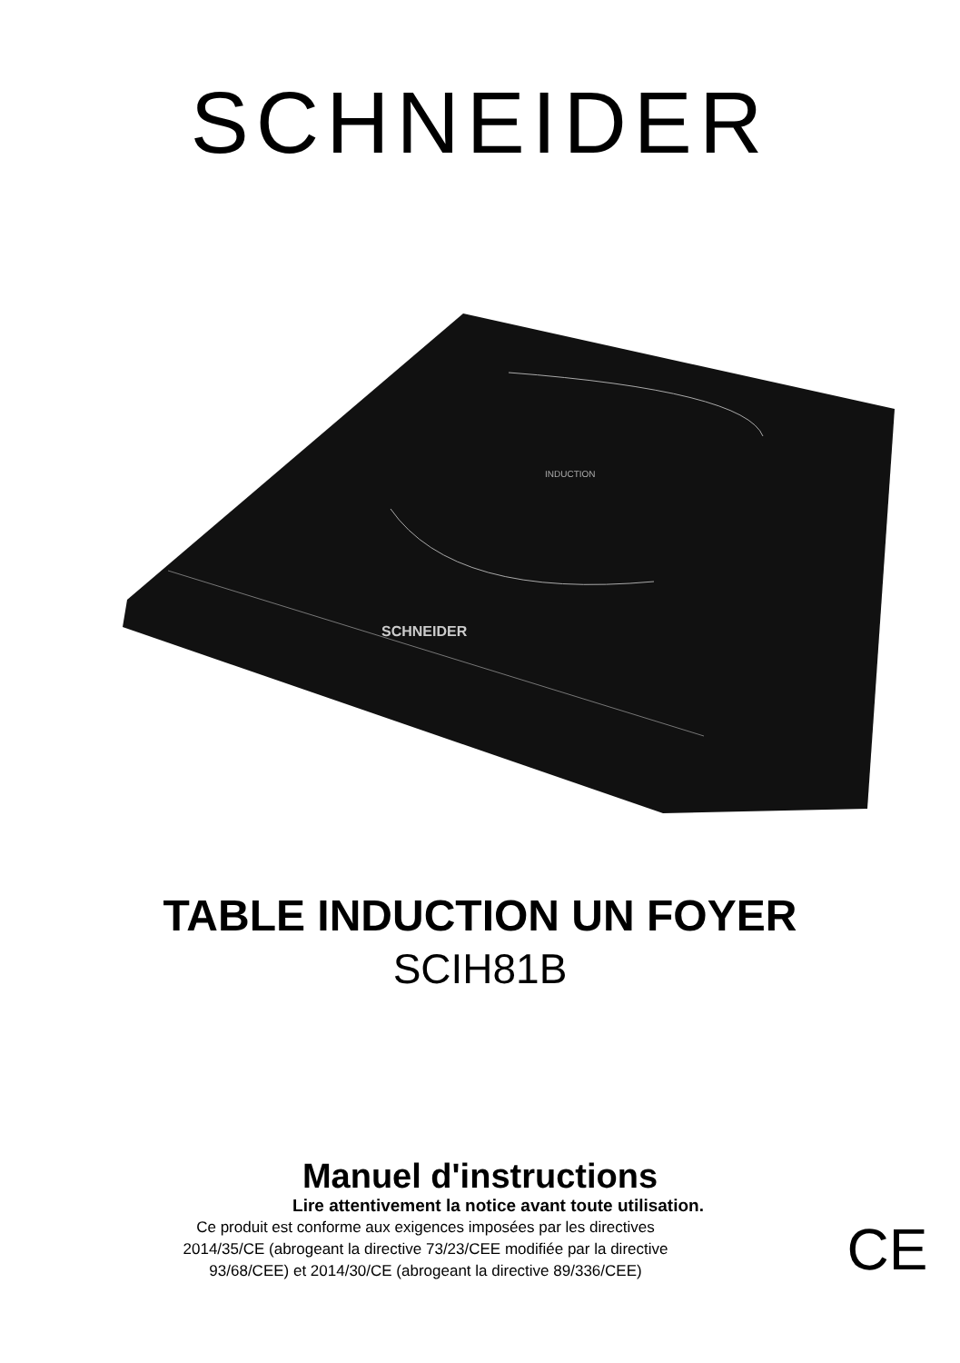SCHNEIDER
INDUCTION
SCHNEIDER
TABLE INDUCTION UN FOYER
SCIH81B
Manuel d'instructions
Lire attentivement la notice avant toute utilisation.
Ce produit est conforme aux exigences imposées par les directives
2014/35/CE (abrogeant la directive 73/23/CEE modifiée par la directive
93/68/CEE) et 2014/30/CE (abrogeant la directive 89/336/CEE)
CE